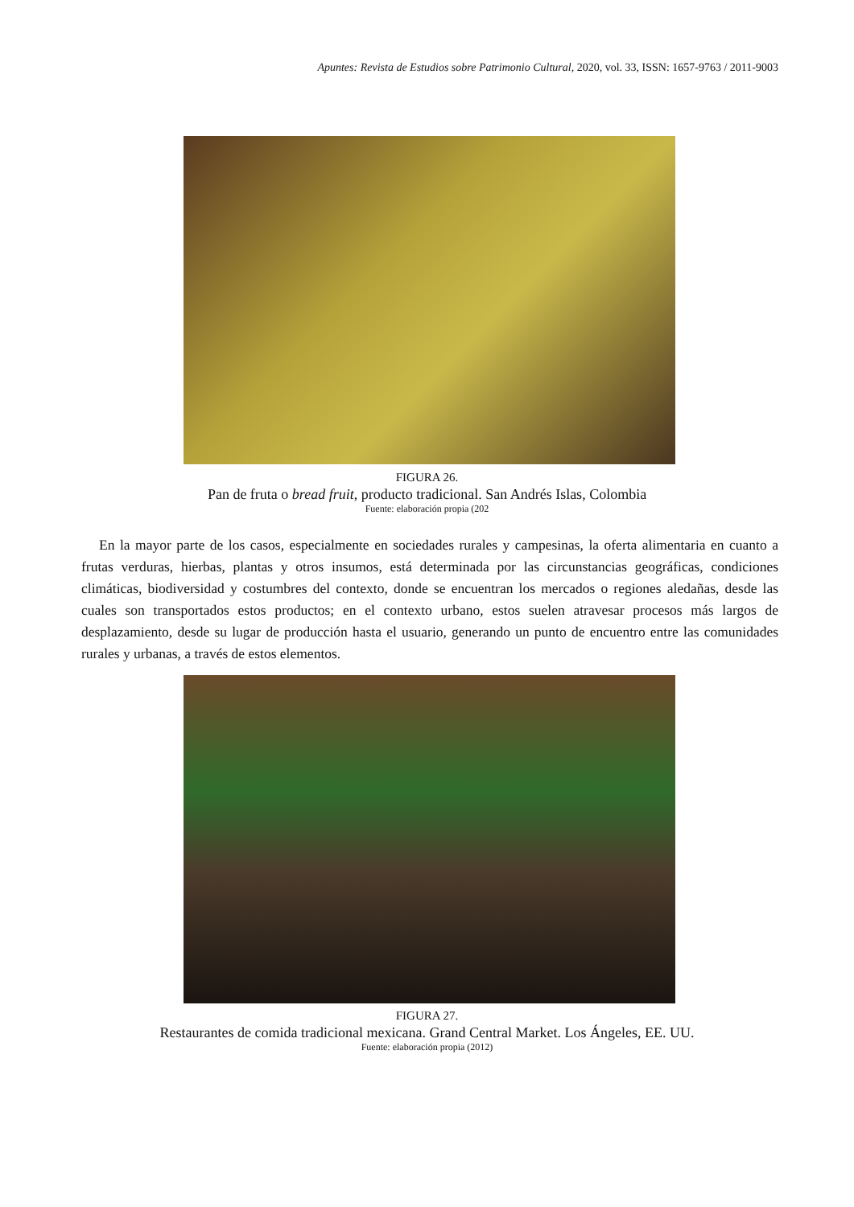Apuntes: Revista de Estudios sobre Patrimonio Cultural, 2020, vol. 33, ISSN: 1657-9763 / 2011-9003
FIGURA 26.
Pan de fruta o bread fruit, producto tradicional. San Andrés Islas, Colombia
Fuente: elaboración propia (202
En la mayor parte de los casos, especialmente en sociedades rurales y campesinas, la oferta alimentaria en cuanto a frutas verduras, hierbas, plantas y otros insumos, está determinada por las circunstancias geográficas, condiciones climáticas, biodiversidad y costumbres del contexto, donde se encuentran los mercados o regiones aledañas, desde las cuales son transportados estos productos; en el contexto urbano, estos suelen atravesar procesos más largos de desplazamiento, desde su lugar de producción hasta el usuario, generando un punto de encuentro entre las comunidades rurales y urbanas, a través de estos elementos.
FIGURA 27.
Restaurantes de comida tradicional mexicana. Grand Central Market. Los Ángeles, EE. UU.
Fuente: elaboración propia (2012)